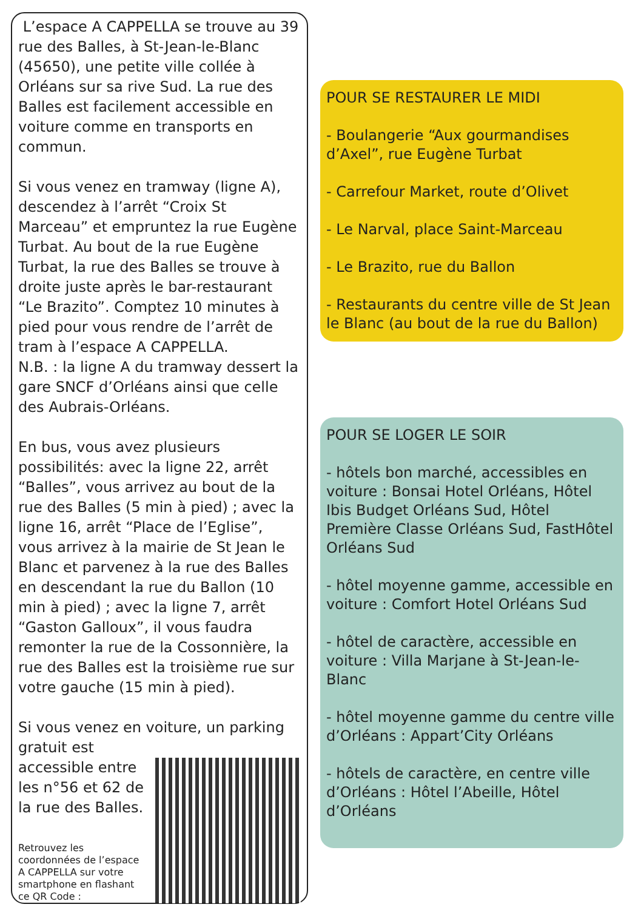L’espace A CAPPELLA se trouve au 39 rue des Balles, à St-Jean-le-Blanc (45650), une petite ville collée à Orléans sur sa rive Sud. La rue des Balles est facilement accessible en voiture comme en transports en commun.
Si vous venez en tramway (ligne A), descendez à l’arrêt “Croix St Marceau” et empruntez la rue Eugène Turbat. Au bout de la rue Eugène Turbat, la rue des Balles se trouve à droite juste après le bar-restaurant “Le Brazito”. Comptez 10 minutes à pied pour vous rendre de l’arrêt de tram à l’espace A CAPPELLA.
N.B. : la ligne A du tramway dessert la gare SNCF d’Orléans ainsi que celle des Aubrais-Orléans.
En bus, vous avez plusieurs possibilités: avec la ligne 22, arrêt “Balles”, vous arrivez au bout de la rue des Balles (5 min à pied) ; avec la ligne 16, arrêt “Place de l’Eglise”, vous arrivez à la mairie de St Jean le Blanc et parvenez à la rue des Balles en descendant la rue du Ballon (10 min à pied) ; avec la ligne 7, arrêt “Gaston Galloux”, il vous faudra remonter la rue de la Cossonnière, la rue des Balles est la troisième rue sur votre gauche (15 min à pied).
Si vous venez en voiture, un parking gratuit est
accessible entre les n°56 et 62 de la rue des Balles.
Retrouvez les coordonnées de l’espace A CAPPELLA sur votre smartphone en flashant ce QR Code :
POUR SE RESTAURER LE MIDI
- Boulangerie “Aux gourmandises d’Axel”, rue Eugène Turbat
- Carrefour Market, route d’Olivet
- Le Narval, place Saint-Marceau
- Le Brazito, rue du Ballon
- Restaurants du centre ville de St Jean le Blanc (au bout de la rue du Ballon)
POUR SE LOGER LE SOIR
- hôtels bon marché, accessibles en voiture : Bonsai Hotel Orléans, Hôtel Ibis Budget Orléans Sud, Hôtel Première Classe Orléans Sud, FastHôtel Orléans Sud
- hôtel moyenne gamme, accessible en voiture : Comfort Hotel Orléans Sud
- hôtel de caractère, accessible en voiture : Villa Marjane à St-Jean-le-Blanc
- hôtel moyenne gamme du centre ville d’Orléans : Appart’City Orléans
- hôtels de caractère, en centre ville d’Orléans : Hôtel l’Abeille, Hôtel d’Orléans